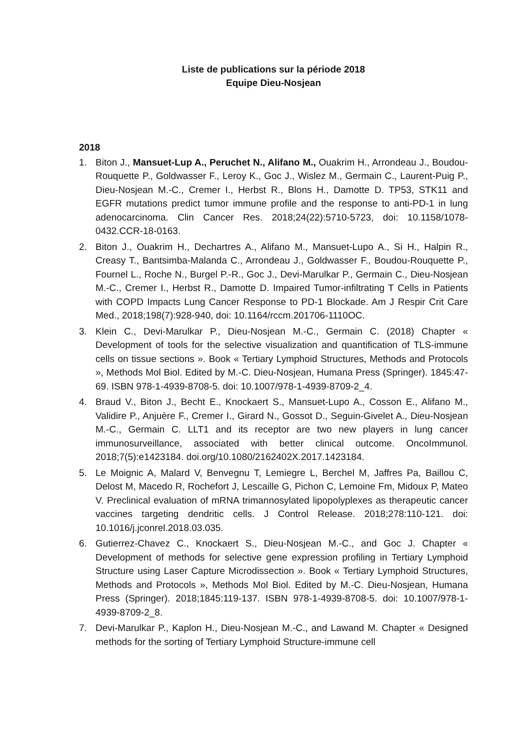Liste de publications sur la période 2018
Equipe Dieu-Nosjean
2018
1. Biton J., Mansuet-Lup A., Peruchet N., Alifano M., Ouakrim H., Arrondeau J., Boudou-Rouquette P., Goldwasser F., Leroy K., Goc J., Wislez M., Germain C., Laurent-Puig P., Dieu-Nosjean M.-C., Cremer I., Herbst R., Blons H., Damotte D. TP53, STK11 and EGFR mutations predict tumor immune profile and the response to anti-PD-1 in lung adenocarcinoma. Clin Cancer Res. 2018;24(22):5710-5723, doi: 10.1158/1078-0432.CCR-18-0163.
2. Biton J., Ouakrim H., Dechartres A., Alifano M., Mansuet-Lupo A., Si H., Halpin R., Creasy T., Bantsimba-Malanda C., Arrondeau J., Goldwasser F., Boudou-Rouquette P., Fournel L., Roche N., Burgel P.-R., Goc J., Devi-Marulkar P., Germain C., Dieu-Nosjean M.-C., Cremer I., Herbst R., Damotte D. Impaired Tumor-infiltrating T Cells in Patients with COPD Impacts Lung Cancer Response to PD-1 Blockade. Am J Respir Crit Care Med., 2018;198(7):928-940, doi: 10.1164/rccm.201706-1110OC.
3. Klein C., Devi-Marulkar P., Dieu-Nosjean M.-C., Germain C. (2018) Chapter « Development of tools for the selective visualization and quantification of TLS-immune cells on tissue sections ». Book « Tertiary Lymphoid Structures, Methods and Protocols », Methods Mol Biol. Edited by M.-C. Dieu-Nosjean, Humana Press (Springer). 1845:47-69. ISBN 978-1-4939-8708-5. doi: 10.1007/978-1-4939-8709-2_4.
4. Braud V., Biton J., Becht E., Knockaert S., Mansuet-Lupo A., Cosson E., Alifano M., Validire P., Anjuère F., Cremer I., Girard N., Gossot D., Seguin-Givelet A., Dieu-Nosjean M.-C., Germain C. LLT1 and its receptor are two new players in lung cancer immunosurveillance, associated with better clinical outcome. OncoImmunol. 2018;7(5):e1423184. doi.org/10.1080/2162402X.2017.1423184.
5. Le Moignic A, Malard V, Benvegnu T, Lemiegre L, Berchel M, Jaffres Pa, Baillou C, Delost M, Macedo R, Rochefort J, Lescaille G, Pichon C, Lemoine Fm, Midoux P, Mateo V. Preclinical evaluation of mRNA trimannosylated lipopolyplexes as therapeutic cancer vaccines targeting dendritic cells. J Control Release. 2018;278:110-121. doi: 10.1016/j.jconrel.2018.03.035.
6. Gutierrez-Chavez C., Knockaert S., Dieu-Nosjean M.-C., and Goc J. Chapter « Development of methods for selective gene expression profiling in Tertiary Lymphoid Structure using Laser Capture Microdissection ». Book « Tertiary Lymphoid Structures, Methods and Protocols », Methods Mol Biol. Edited by M.-C. Dieu-Nosjean, Humana Press (Springer). 2018;1845:119-137. ISBN 978-1-4939-8708-5. doi: 10.1007/978-1-4939-8709-2_8.
7. Devi-Marulkar P., Kaplon H., Dieu-Nosjean M.-C., and Lawand M. Chapter « Designed methods for the sorting of Tertiary Lymphoid Structure-immune cell